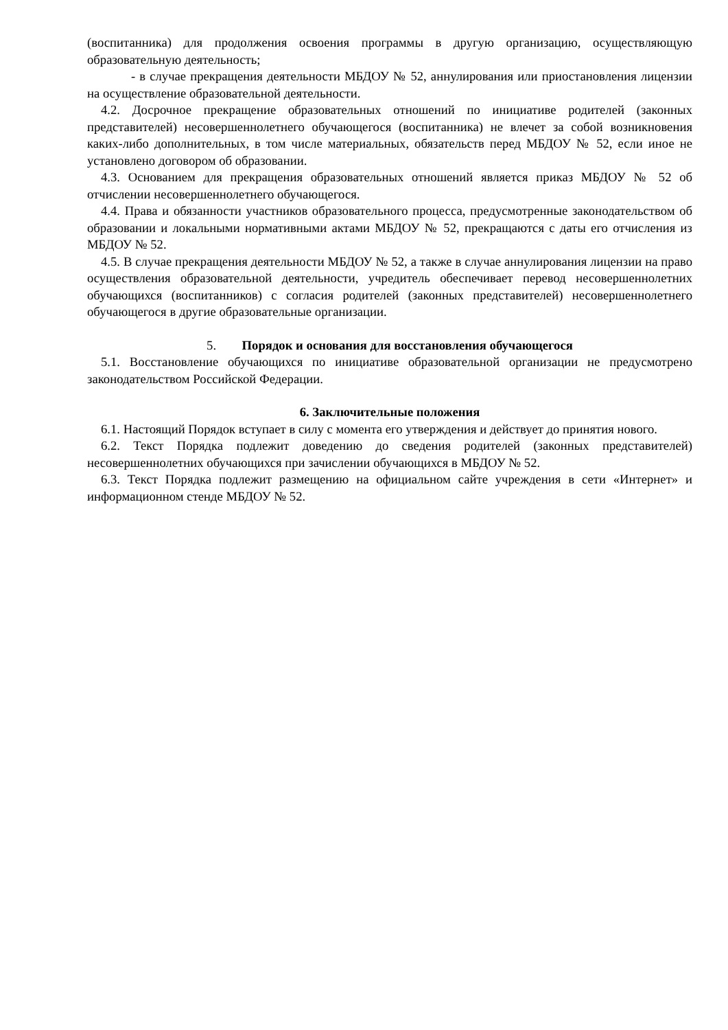(воспитанника) для продолжения освоения программы в другую организацию, осуществляющую образовательную деятельность;
- в случае прекращения деятельности МБДОУ № 52, аннулирования или приостановления лицензии на осуществление образовательной деятельности.
4.2. Досрочное прекращение образовательных отношений по инициативе родителей (законных представителей) несовершеннолетнего обучающегося (воспитанника) не влечет за собой возникновения каких-либо дополнительных, в том числе материальных, обязательств перед МБДОУ № 52, если иное не установлено договором об образовании.
4.3. Основанием для прекращения образовательных отношений является приказ МБДОУ № 52 об отчислении несовершеннолетнего обучающегося.
4.4. Права и обязанности участников образовательного процесса, предусмотренные законодательством об образовании и локальными нормативными актами МБДОУ № 52, прекращаются с даты его отчисления из МБДОУ № 52.
4.5. В случае прекращения деятельности МБДОУ № 52, а также в случае аннулирования лицензии на право осуществления образовательной деятельности, учредитель обеспечивает перевод несовершеннолетних обучающихся (воспитанников) с согласия родителей (законных представителей) несовершеннолетнего обучающегося в другие образовательные организации.
5. Порядок и основания для восстановления обучающегося
5.1. Восстановление обучающихся по инициативе образовательной организации не предусмотрено законодательством Российской Федерации.
6. Заключительные положения
6.1. Настоящий Порядок вступает в силу с момента его утверждения и действует до принятия нового.
6.2. Текст Порядка подлежит доведению до сведения родителей (законных представителей) несовершеннолетних обучающихся при зачислении обучающихся в МБДОУ № 52.
6.3. Текст Порядка подлежит размещению на официальном сайте учреждения в сети «Интернет» и информационном стенде МБДОУ № 52.